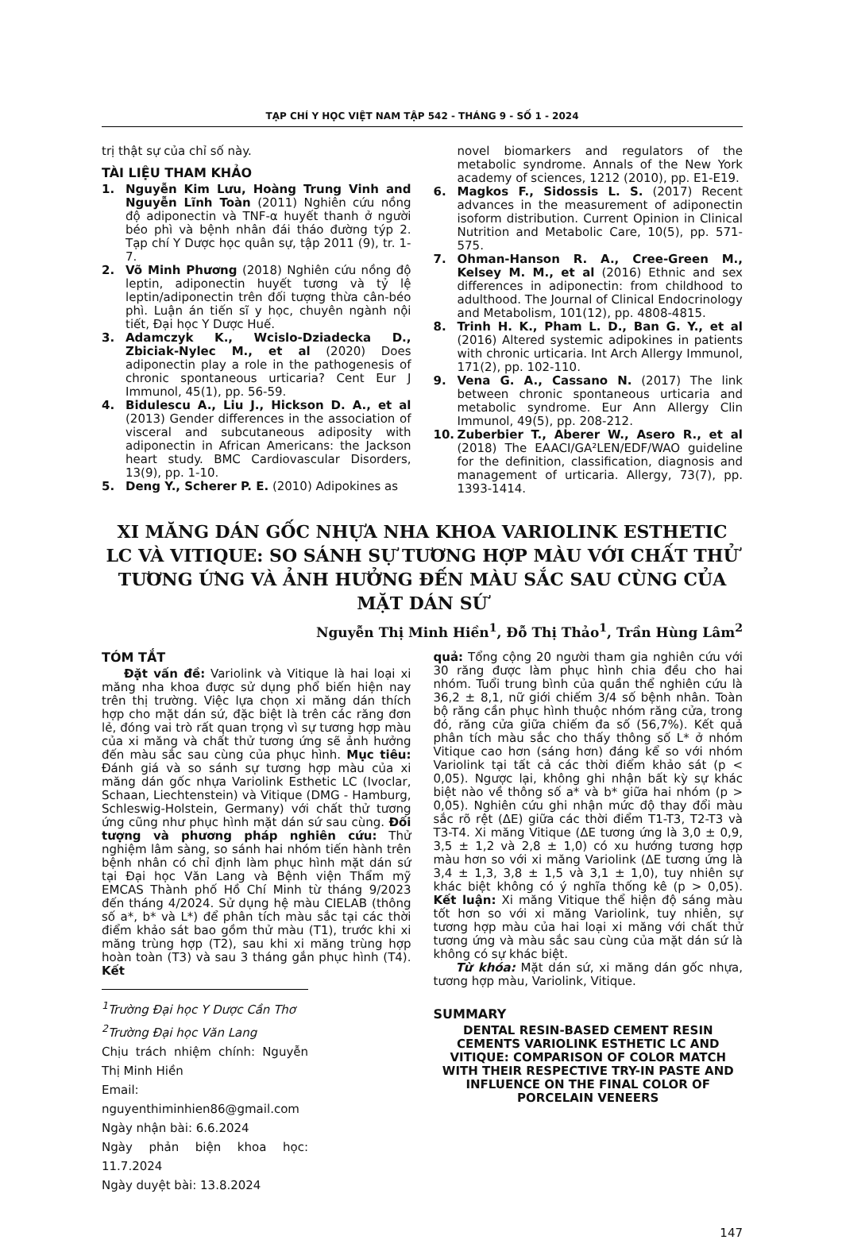TẠP CHÍ Y HỌC VIỆT NAM TẬP 542 - THÁNG 9 - SỐ 1 - 2024
trị thật sự của chỉ số này.
TÀI LIỆU THAM KHẢO
1. Nguyễn Kim Lưu, Hoàng Trung Vinh and Nguyễn Lĩnh Toàn (2011) Nghiên cứu nồng độ adiponectin và TNF-α huyết thanh ở người béo phì và bệnh nhân đái tháo đường týp 2. Tạp chí Y Dược học quân sự, tập 2011 (9), tr. 1-7.
2. Võ Minh Phương (2018) Nghiên cứu nồng độ leptin, adiponectin huyết tương và tỷ lệ leptin/adiponectin trên đối tượng thừa cân-béo phì. Luận án tiến sĩ y học, chuyên ngành nội tiết, Đại học Y Dược Huế.
3. Adamczyk K., Wcislo-Dziadecka D., Zbiciak-Nylec M., et al (2020) Does adiponectin play a role in the pathogenesis of chronic spontaneous urticaria? Cent Eur J Immunol, 45(1), pp. 56-59.
4. Bidulescu A., Liu J., Hickson D. A., et al (2013) Gender differences in the association of visceral and subcutaneous adiposity with adiponectin in African Americans: the Jackson heart study. BMC Cardiovascular Disorders, 13(9), pp. 1-10.
5. Deng Y., Scherer P. E. (2010) Adipokines as
novel biomarkers and regulators of the metabolic syndrome. Annals of the New York academy of sciences, 1212 (2010), pp. E1-E19.
6. Magkos F., Sidossis L. S. (2017) Recent advances in the measurement of adiponectin isoform distribution. Current Opinion in Clinical Nutrition and Metabolic Care, 10(5), pp. 571-575.
7. Ohman-Hanson R. A., Cree-Green M., Kelsey M. M., et al (2016) Ethnic and sex differences in adiponectin: from childhood to adulthood. The Journal of Clinical Endocrinology and Metabolism, 101(12), pp. 4808-4815.
8. Trinh H. K., Pham L. D., Ban G. Y., et al (2016) Altered systemic adipokines in patients with chronic urticaria. Int Arch Allergy Immunol, 171(2), pp. 102-110.
9. Vena G. A., Cassano N. (2017) The link between chronic spontaneous urticaria and metabolic syndrome. Eur Ann Allergy Clin Immunol, 49(5), pp. 208-212.
10. Zuberbier T., Aberer W., Asero R., et al (2018) The EAACI/GA²LEN/EDF/WAO guideline for the definition, classification, diagnosis and management of urticaria. Allergy, 73(7), pp. 1393-1414.
XI MĂNG DÁN GỐC NHỰA NHA KHOA VARIOLINK ESTHETIC LC VÀ VITIQUE: SO SÁNH SỰ TƯƠNG HỢP MÀU VỚI CHẤT THỬ TƯƠNG ỨNG VÀ ẢNH HƯỞNG ĐẾN MÀU SẮC SAU CÙNG CỦA MẶT DÁN SỨ
Nguyễn Thị Minh Hiền<sup>1</sup>, Đỗ Thị Thảo<sup>1</sup>, Trần Hùng Lâm<sup>2</sup>
TÓM TẮT
Đặt vấn đề: Variolink và Vitique là hai loại xi măng nha khoa được sử dụng phổ biến hiện nay trên thị trường. Việc lựa chọn xi măng dán thích hợp cho mặt dán sứ, đặc biệt là trên các răng đơn lẻ, đóng vai trò rất quan trọng vì sự tương hợp màu của xi măng và chất thử tương ứng sẽ ảnh hưởng đến màu sắc sau cùng của phục hình. Mục tiêu: Đánh giá và so sánh sự tương hợp màu của xi măng dán gốc nhựa Variolink Esthetic LC (Ivoclar, Schaan, Liechtenstein) và Vitique (DMG - Hamburg, Schleswig-Holstein, Germany) với chất thử tương ứng cũng như phục hình mặt dán sứ sau cùng. Đối tượng và phương pháp nghiên cứu: Thử nghiệm lâm sàng, so sánh hai nhóm tiến hành trên bệnh nhân có chỉ định làm phục hình mặt dán sứ tại Đại học Văn Lang và Bệnh viện Thẩm mỹ EMCAS Thành phố Hồ Chí Minh từ tháng 9/2023 đến tháng 4/2024. Sử dụng hệ màu CIELAB (thông số a*, b* và L*) để phân tích màu sắc tại các thời điểm khảo sát bao gồm thử màu (T1), trước khi xi măng trùng hợp (T2), sau khi xi măng trùng hợp hoàn toàn (T3) và sau 3 tháng gắn phục hình (T4). Kết
<sup>1</sup> Trường Đại học Y Dược Cần Thơ
<sup>2</sup> Trường Đại học Văn Lang
Chịu trách nhiệm chính: Nguyễn Thị Minh Hiền
Email: nguyenthiminhien86@gmail.com
Ngày nhận bài: 6.6.2024
Ngày phản biện khoa học: 11.7.2024
Ngày duyệt bài: 13.8.2024
quả: Tổng cộng 20 người tham gia nghiên cứu với 30 răng được làm phục hình chia đều cho hai nhóm. Tuổi trung bình của quần thể nghiên cứu là 36,2 ± 8,1, nữ giới chiếm 3/4 số bệnh nhân. Toàn bộ răng cần phục hình thuộc nhóm răng cửa, trong đó, răng cửa giữa chiếm đa số (56,7%). Kết quả phân tích màu sắc cho thấy thông số L* ở nhóm Vitique cao hơn (sáng hơn) đáng kể so với nhóm Variolink tại tất cả các thời điểm khảo sát (p < 0,05). Ngược lại, không ghi nhận bất kỳ sự khác biệt nào về thông số a* và b* giữa hai nhóm (p > 0,05). Nghiên cứu ghi nhận mức độ thay đổi màu sắc rõ rệt (ΔE) giữa các thời điểm T1-T3, T2-T3 và T3-T4. Xi măng Vitique (ΔE tương ứng là 3,0 ± 0,9, 3,5 ± 1,2 và 2,8 ± 1,0) có xu hướng tương hợp màu hơn so với xi măng Variolink (ΔE tương ứng là 3,4 ± 1,3, 3,8 ± 1,5 và 3,1 ± 1,0), tuy nhiên sự khác biệt không có ý nghĩa thống kê (p > 0,05). Kết luận: Xi măng Vitique thể hiện độ sáng màu tốt hơn so với xi măng Variolink, tuy nhiên, sự tương hợp màu của hai loại xi măng với chất thử tương ứng và màu sắc sau cùng của mặt dán sứ là không có sự khác biệt.
Từ khóa: Mặt dán sứ, xi măng dán gốc nhựa, tương hợp màu, Variolink, Vitique.
SUMMARY
DENTAL RESIN-BASED CEMENT RESIN CEMENTS VARIOLINK ESTHETIC LC AND VITIQUE: COMPARISON OF COLOR MATCH WITH THEIR RESPECTIVE TRY-IN PASTE AND INFLUENCE ON THE FINAL COLOR OF PORCELAIN VENEERS
147